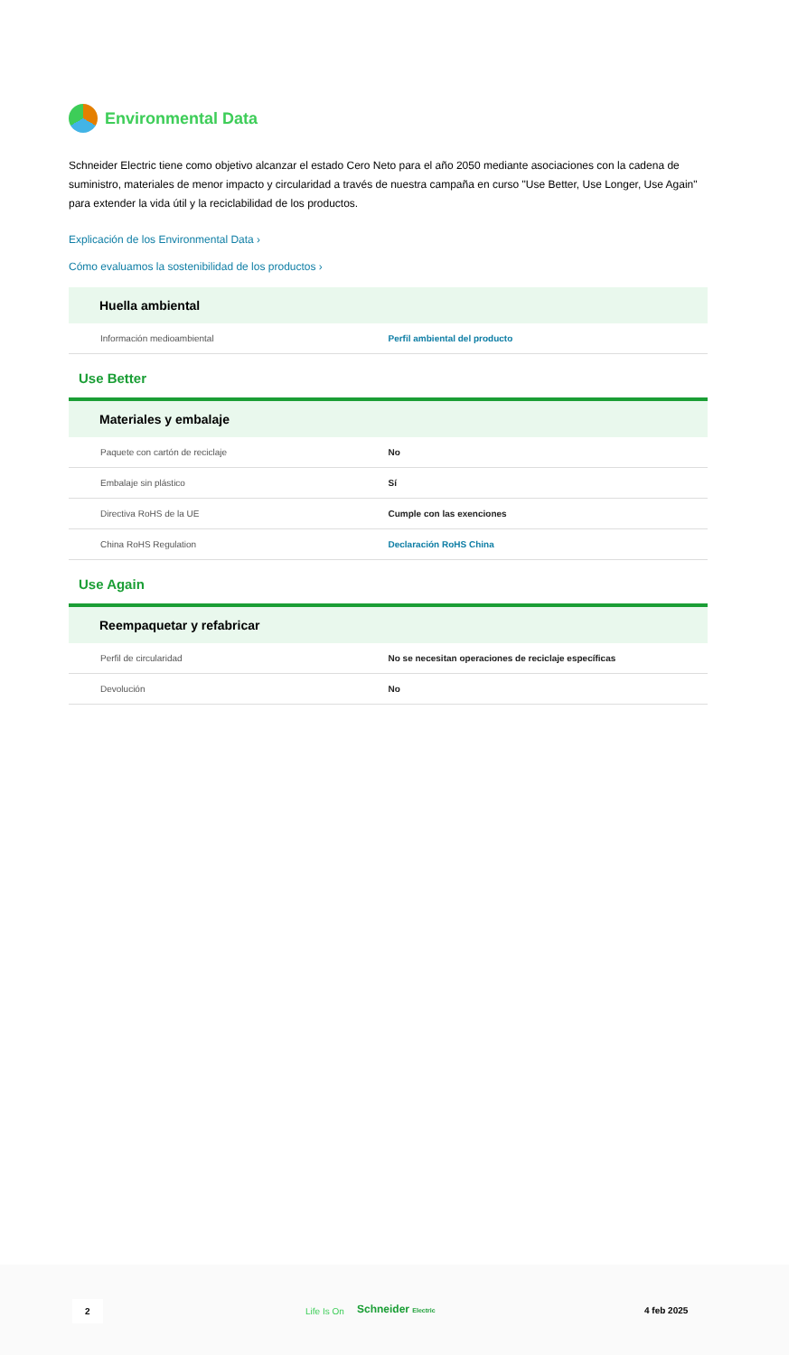Environmental Data
Schneider Electric tiene como objetivo alcanzar el estado Cero Neto para el año 2050 mediante asociaciones con la cadena de suministro, materiales de menor impacto y circularidad a través de nuestra campaña en curso "Use Better, Use Longer, Use Again" para extender la vida útil y la reciclabilidad de los productos.
Explicación de los Environmental Data ›
Cómo evaluamos la sostenibilidad de los productos ›
Huella ambiental
| Información medioambiental | Perfil ambiental del producto |
Use Better
Materiales y embalaje
| Paquete con cartón de reciclaje | No |
| Embalaje sin plástico | Sí |
| Directiva RoHS de la UE | Cumple con las exenciones |
| China RoHS Regulation | Declaración RoHS China |
Use Again
Reempaquetar y refabricar
| Perfil de circularidad | No se necesitan operaciones de reciclaje específicas |
| Devolución | No |
2
Life Is On Schneider Electric 4 feb 2025